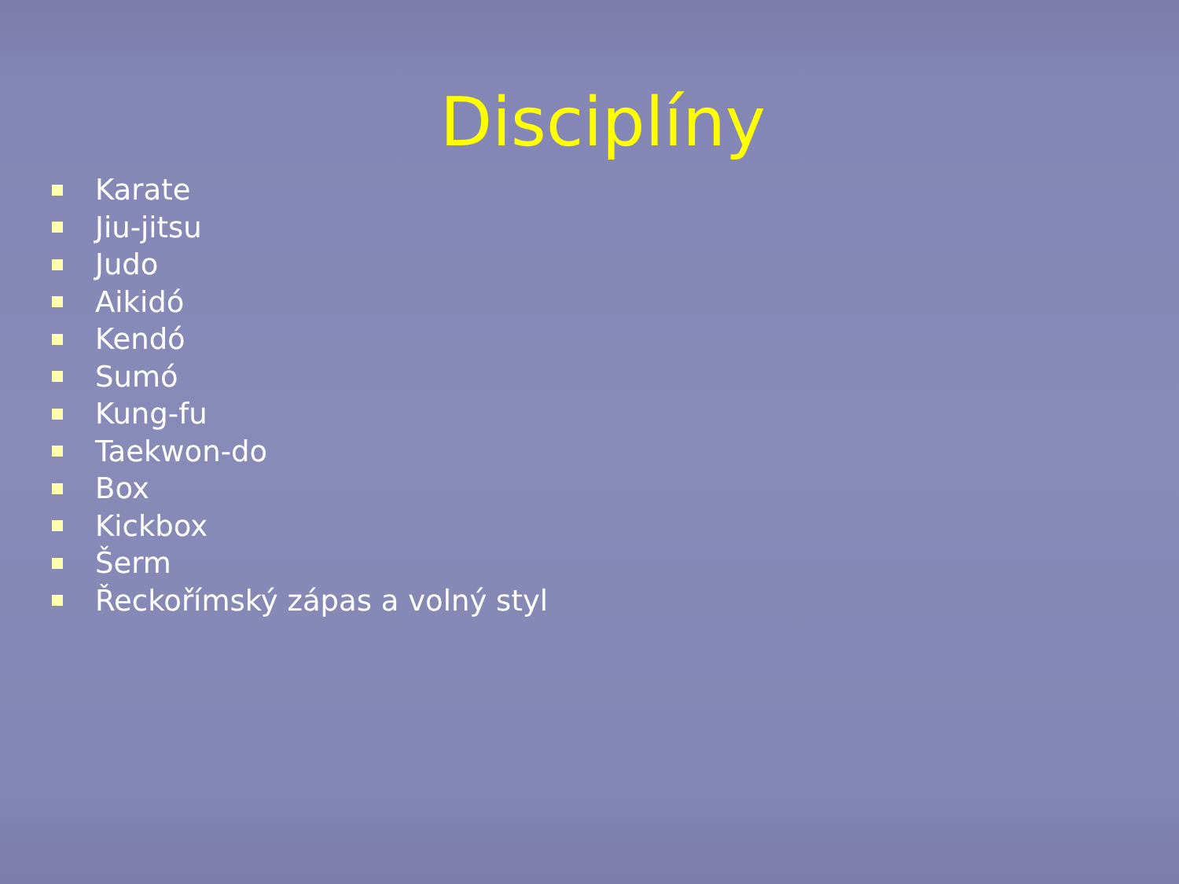Disciplíny
Karate
Jiu-jitsu
Judo
Aikidó
Kendó
Sumó
Kung-fu
Taekwon-do
Box
Kickbox
Šerm
Řeckořímský zápas a volný styl